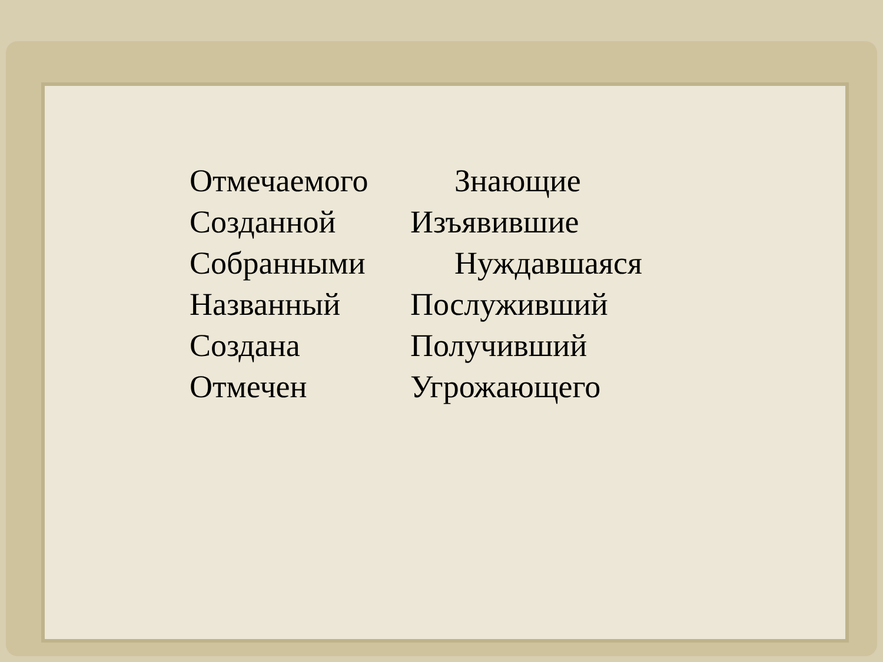Отмечаемого Знающие
Созданной Изъявившие
Собранными Нуждавшаяся
Названный Послуживший
Создана Получивший
Отмечен Угрожающего